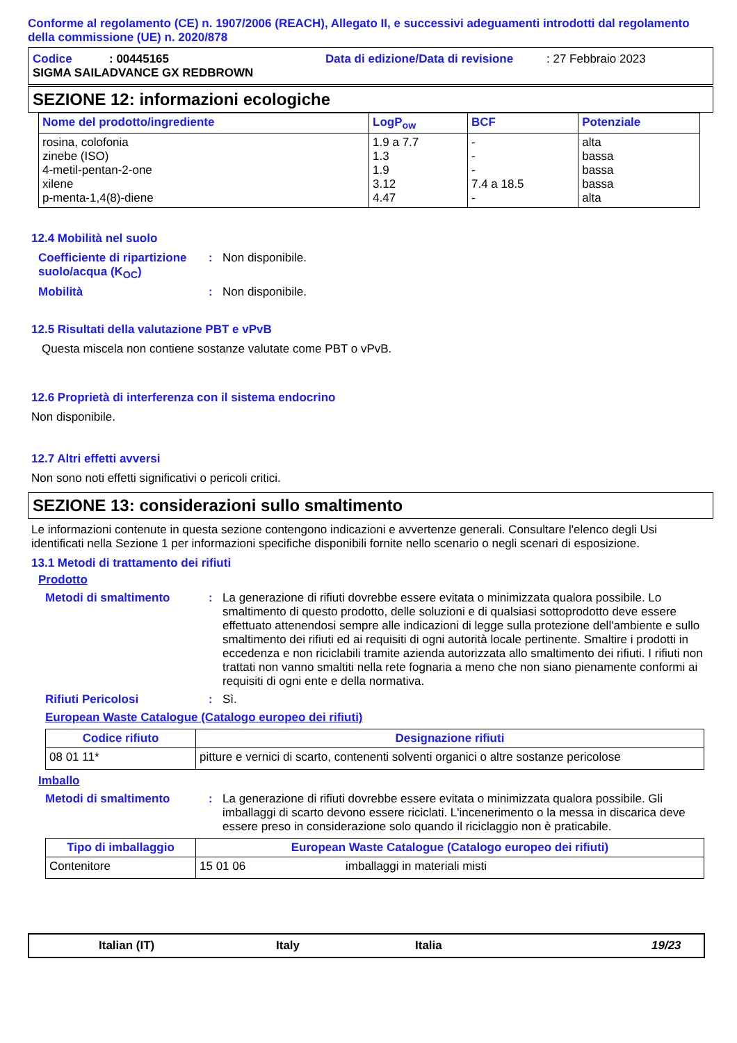Conforme al regolamento (CE) n. 1907/2006 (REACH), Allegato II, e successivi adeguamenti introdotti dal regolamento della commissione (UE) n. 2020/878
Codice: 00445165 Data di edizione/Data di revisione: 27 Febbraio 2023
SIGMA SAILADVANCE GX REDBROWN
SEZIONE 12: informazioni ecologiche
| Nome del prodotto/ingrediente | LogP<sub>ow</sub> | BCF | Potenziale |
| --- | --- | --- | --- |
| rosina, colofonia zinebe (ISO) 4-metil-pentan-2-one xilene p-menta-1,4(8)-diene | 1.9 a 7.7 1.3 1.9 3.12 4.47 | - - - 7.4 a 18.5 - | alta bassa bassa bassa alta |
12.4 Mobilità nel suolo
Coefficiente di ripartizione suolo/acqua (K<sub>OC</sub>)
: Non disponibile.
Mobilità : Non disponibile.
12.5 Risultati della valutazione PBT e vPvB
Questa miscela non contiene sostanze valutate come PBT o vPvB.
12.6 Proprietà di interferenza con il sistema endocrino
Non disponibile.
12.7 Altri effetti avversi
Non sono noti effetti significativi o pericoli critici.
SEZIONE 13: considerazioni sullo smaltimento
Le informazioni contenute in questa sezione contengono indicazioni e avvertenze generali. Consultare l'elenco degli Usi identificati nella Sezione 1 per informazioni specifiche disponibili fornite nello scenario o negli scenari di esposizione.
13.1 Metodi di trattamento dei rifiuti
Prodotto
Metodi di smaltimento : La generazione di rifiuti dovrebbe essere evitata o minimizzata qualora possibile. Lo smaltimento di questo prodotto, delle soluzioni e di qualsiasi sottoprodotto deve essere effettuato attenendosi sempre alle indicazioni di legge sulla protezione dell'ambiente e sullo smaltimento dei rifiuti ed ai requisiti di ogni autorità locale pertinente. Smaltire i prodotti in eccedenza e non riciclabili tramite azienda autorizzata allo smaltimento dei rifiuti. I rifiuti non trattati non vanno smaltiti nella rete fognaria a meno che non siano pienamente conformi ai requisiti di ogni ente e della normativa.
Rifiuti Pericolosi : Sì.
European Waste Catalogue (Catalogo europeo dei rifiuti)
| Codice rifiuto | Designazione rifiuti |
| --- | --- |
| 08 01 11* | pitture e vernici di scarto, contenenti solventi organici o altre sostanze pericolose |
Imballo
Metodi di smaltimento : La generazione di rifiuti dovrebbe essere evitata o minimizzata qualora possibile. Gli imballaggi di scarto devono essere riciclati. L'incenerimento o la messa in discarica deve essere preso in considerazione solo quando il riciclaggio non è praticabile.
| Tipo di imballaggio | European Waste Catalogue (Catalogo europeo dei rifiuti) | |
| --- | --- | --- |
| Contenitore | 15 01 06 | imballaggi in materiali misti |
Italian (IT) Italy Italia 19/23